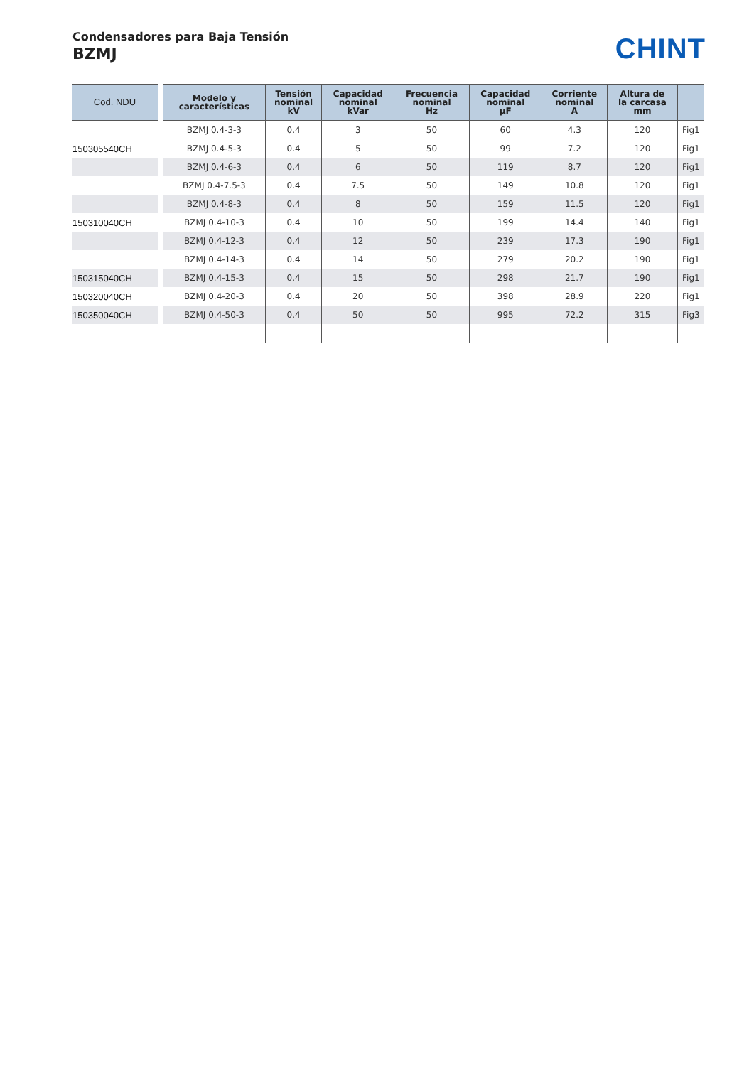Condensadores para Baja Tensión
BZMJ
CHINT
| Cod. NDU | Modelo y características | Tensión nominal kV | Capacidad nominal kVar | Frecuencia nominal Hz | Capacidad nominal μF | Corriente nominal A | Altura de la carcasa mm | |
| --- | --- | --- | --- | --- | --- | --- | --- | --- |
| | BZMJ 0.4-3-3 | 0.4 | 3 | 50 | 60 | 4.3 | 120 | Fig1 |
| 150305540CH | BZMJ 0.4-5-3 | 0.4 | 5 | 50 | 99 | 7.2 | 120 | Fig1 |
| | BZMJ 0.4-6-3 | 0.4 | 6 | 50 | 119 | 8.7 | 120 | Fig1 |
| | BZMJ 0.4-7.5-3 | 0.4 | 7.5 | 50 | 149 | 10.8 | 120 | Fig1 |
| | BZMJ 0.4-8-3 | 0.4 | 8 | 50 | 159 | 11.5 | 120 | Fig1 |
| 150310040CH | BZMJ 0.4-10-3 | 0.4 | 10 | 50 | 199 | 14.4 | 140 | Fig1 |
| | BZMJ 0.4-12-3 | 0.4 | 12 | 50 | 239 | 17.3 | 190 | Fig1 |
| | BZMJ 0.4-14-3 | 0.4 | 14 | 50 | 279 | 20.2 | 190 | Fig1 |
| 150315040CH | BZMJ 0.4-15-3 | 0.4 | 15 | 50 | 298 | 21.7 | 190 | Fig1 |
| 150320040CH | BZMJ 0.4-20-3 | 0.4 | 20 | 50 | 398 | 28.9 | 220 | Fig1 |
| 150350040CH | BZMJ 0.4-50-3 | 0.4 | 50 | 50 | 995 | 72.2 | 315 | Fig3 |